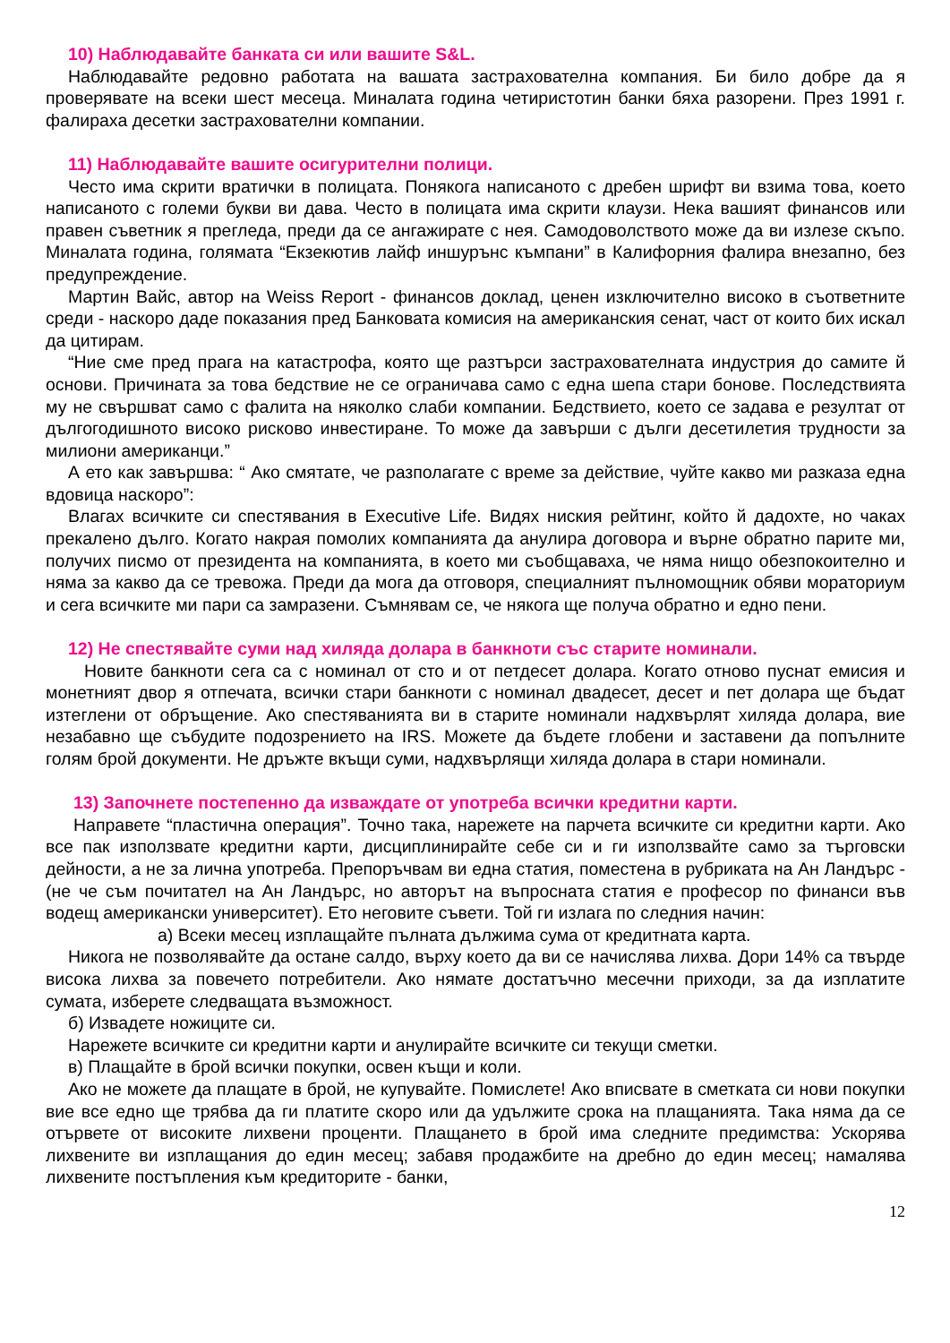10) Наблюдавайте банката си или вашите S&L.
Наблюдавайте редовно работата на вашата застрахователна компания. Би било добре да я проверявате на всеки шест месеца. Миналата година четиристотин банки бяха разорени. През 1991 г. фалираха десетки застрахователни компании.
11) Наблюдавайте вашите осигурителни полици.
Често има скрити вратички в полицата. Понякога написаното с дребен шрифт ви взима това, което написаното с големи букви ви дава. Често в полицата има скрити клаузи. Нека вашият финансов или правен съветник я прегледа, преди да се ангажирате с нея. Самодоволството може да ви излезе скъпо. Миналата година, голямата “Екзекютив лайф иншурънс къмпани” в Калифорния фалира внезапно, без предупреждение.
Мартин Вайс, автор на Weiss Report - финансов доклад, ценен изключително високо в съответните среди - наскоро даде показания пред Банковата комисия на американския сенат, част от които бих искал да цитирам.
“Ние сме пред прага на катастрофа, която ще разтърси застрахователната индустрия до самите й основи. Причината за това бедствие не се ограничава само с една шепа стари бонове. Последствията му не свършват само с фалита на няколко слаби компании. Бедствието, което се задава е резултат от дългогодишното високо рисково инвестиране. То може да завърши с дълги десетилетия трудности за милиони американци.”
А ето как завършва: “ Ако смятате, че разполагате с време за действие, чуйте какво ми разказа една вдовица наскоро”:
Влагах всичките си спестявания в Executive Life. Видях ниския рейтинг, който й дадохте, но чаках прекалено дълго. Когато накрая помолих компанията да анулира договора и върне обратно парите ми, получих писмо от президента на компанията, в което ми съобщаваха, че няма нищо обезпокоително и няма за какво да се тревожа. Преди да мога да отговоря, специалният пълномощник обяви мораториум и сега всичките ми пари са замразени. Съмнявам се, че някога ще получа обратно и едно пени.
12) Не спестявайте суми над хиляда долара в банкноти със старите номинали.
Новите банкноти сега са с номинал от сто и от петдесет долара. Когато отново пуснат емисия и монетният двор я отпечата, всички стари банкноти с номинал двадесет, десет и пет долара ще бъдат изтеглени от обръщение. Ако спестяванията ви в старите номинали надхвърлят хиляда долара, вие незабавно ще събудите подозрението на IRS. Можете да бъдете глобени и заставени да попълните голям брой документи. Не дръжте вкъщи суми, надхвърлящи хиляда долара в стари номинали.
13) Започнете постепенно да изваждате от употреба всички кредитни карти.
Направете “пластична операция”. Точно така, нарежете на парчета всичките си кредитни карти. Ако все пак използвате кредитни карти, дисциплинирайте себе си и ги използвайте само за търговски дейности, а не за лична употреба. Препоръчвам ви една статия, поместена в рубриката на Ан Ландърс - (не че съм почитател на Ан Ландърс, но авторът на въпросната статия е професор по финанси във водещ американски университет). Ето неговите съвети. Той ги излага по следния начин:
а) Всеки месец изплащайте пълната дължима сума от кредитната карта.
Никога не позволявайте да остане салдо, върху което да ви се начислява лихва. Дори 14% са твърде висока лихва за повечето потребители. Ако нямате достатъчно месечни приходи, за да изплатите сумата, изберете следващата възможност.
б) Извадете ножиците си.
Нарежете всичките си кредитни карти и анулирайте всичките си текущи сметки.
в) Плащайте в брой всички покупки, освен къщи и коли.
Ако не можете да плащате в брой, не купувайте. Помислете! Ако вписвате в сметката си нови покупки вие все едно ще трябва да ги платите скоро или да удължите срока на плащанията. Така няма да се отървете от високите лихвени проценти. Плащането в брой има следните предимства: Ускорява лихвените ви изплащания до един месец; забавя продажбите на дребно до един месец; намалява лихвените постъпления към кредиторите - банки,
12